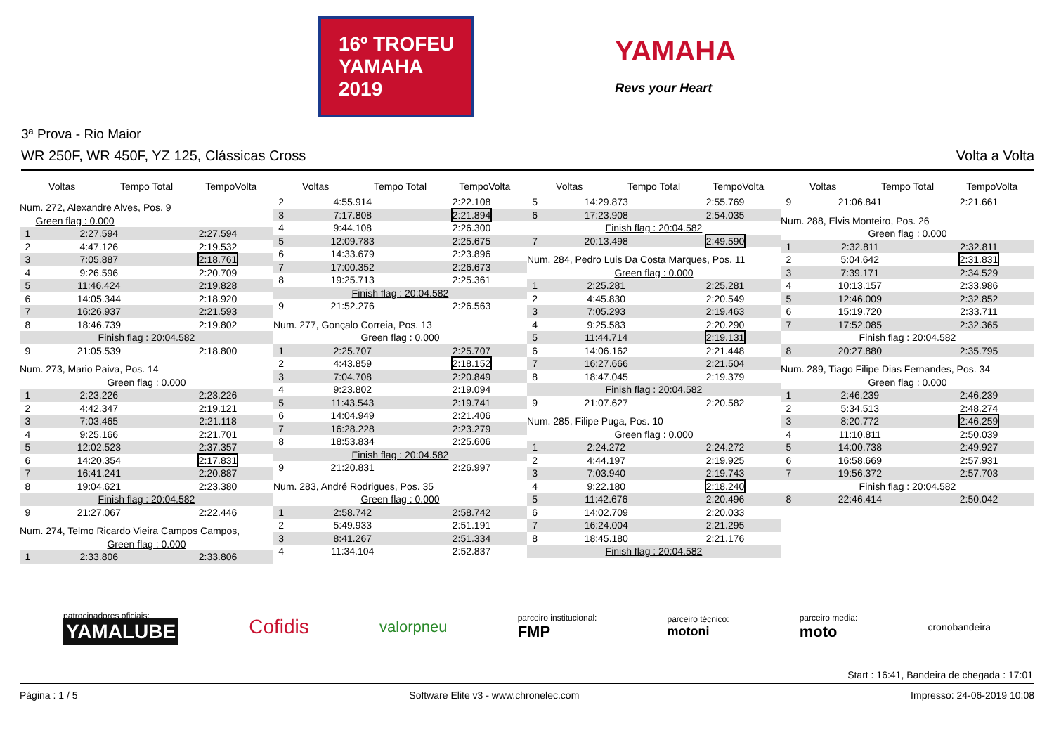16º TROFEU
YAMAHA
2019
YAMAHA
Revs your Heart
3ª Prova - Rio Maior
WR 250F, WR 450F, YZ 125, Clássicas Cross Volta a Volta
Voltas Tempo Total TempoVolta
| Num. 272, Alexandre Alves, Pos. 9 | | |
| | Green flag : 0.000 | |
| 1 | 2:27.594 | 2:27.594 |
| 2 | 4:47.126 | 2:19.532 |
| 3 | 7:05.887 | 2:18.761 |
| 4 | 9:26.596 | 2:20.709 |
| 5 | 11:46.424 | 2:19.828 |
| 6 | 14:05.344 | 2:18.920 |
| 7 | 16:26.937 | 2:21.593 |
| 8 | 18:46.739 | 2:19.802 |
| Finish flag : 20:04.582 | | |
| 9 | 21:05.539 | 2:18.800 |
| Num. 273, Mario Paiva, Pos. 14 | | |
| Green flag : 0.000 | | |
| 1 | 2:23.226 | 2:23.226 |
| 2 | 4:42.347 | 2:19.121 |
| 3 | 7:03.465 | 2:21.118 |
| 4 | 9:25.166 | 2:21.701 |
| 5 | 12:02.523 | 2:37.357 |
| 6 | 14:20.354 | 2:17.831 |
| 7 | 16:41.241 | 2:20.887 |
| 8 | 19:04.621 | 2:23.380 |
| Finish flag : 20:04.582 | | |
| 9 | 21:27.067 | 2:22.446 |
| Num. 274, Telmo Ricardo Vieira Campos Campos, | | |
| Green flag : 0.000 | | |
| 1 | 2:33.806 | 2:33.806 |
Voltas Tempo Total TempoVolta
| 2 | 4:55.914 | 2:22.108 |
| 3 | 7:17.808 | 2:21.894 |
| 4 | 9:44.108 | 2:26.300 |
| 5 | 12:09.783 | 2:25.675 |
| 6 | 14:33.679 | 2:23.896 |
| 7 | 17:00.352 | 2:26.673 |
| 8 | 19:25.713 | 2:25.361 |
| Finish flag : 20:04.582 | | |
| 9 | 21:52.276 | 2:26.563 |
| Num. 277, Gonçalo Correia, Pos. 13 | | |
| Green flag : 0.000 | | |
| 1 | 2:25.707 | 2:25.707 |
| 2 | 4:43.859 | 2:18.152 |
| 3 | 7:04.708 | 2:20.849 |
| 4 | 9:23.802 | 2:19.094 |
| 5 | 11:43.543 | 2:19.741 |
| 6 | 14:04.949 | 2:21.406 |
| 7 | 16:28.228 | 2:23.279 |
| 8 | 18:53.834 | 2:25.606 |
| Finish flag : 20:04.582 | | |
| 9 | 21:20.831 | 2:26.997 |
| Num. 283, André Rodrigues, Pos. 35 | | |
| Green flag : 0.000 | | |
| 1 | 2:58.742 | 2:58.742 |
| 2 | 5:49.933 | 2:51.191 |
| 3 | 8:41.267 | 2:51.334 |
| 4 | 11:34.104 | 2:52.837 |
Voltas Tempo Total TempoVolta
| 5 | 14:29.873 | 2:55.769 |
| 6 | 17:23.908 | 2:54.035 |
| Finish flag : 20:04.582 | | |
| 7 | 20:13.498 | 2:49.590 |
| Num. 284, Pedro Luis Da Costa Marques, Pos. 11 | | |
| Green flag : 0.000 | | |
| 1 | 2:25.281 | 2:25.281 |
| 2 | 4:45.830 | 2:20.549 |
| 3 | 7:05.293 | 2:19.463 |
| 4 | 9:25.583 | 2:20.290 |
| 5 | 11:44.714 | 2:19.131 |
| 6 | 14:06.162 | 2:21.448 |
| 7 | 16:27.666 | 2:21.504 |
| 8 | 18:47.045 | 2:19.379 |
| Finish flag : 20:04.582 | | |
| 9 | 21:07.627 | 2:20.582 |
| Num. 285, Filipe Puga, Pos. 10 | | |
| Green flag : 0.000 | | |
| 1 | 2:24.272 | 2:24.272 |
| 2 | 4:44.197 | 2:19.925 |
| 3 | 7:03.940 | 2:19.743 |
| 4 | 9:22.180 | 2:18.240 |
| 5 | 11:42.676 | 2:20.496 |
| 6 | 14:02.709 | 2:20.033 |
| 7 | 16:24.004 | 2:21.295 |
| 8 | 18:45.180 | 2:21.176 |
| Finish flag : 20:04.582 | | |
Voltas Tempo Total TempoVolta
| 9 | 21:06.841 | 2:21.661 |
| Num. 288, Elvis Monteiro, Pos. 26 | | |
| Green flag : 0.000 | | |
| 1 | 2:32.811 | 2:32.811 |
| 2 | 5:04.642 | 2:31.831 |
| 3 | 7:39.171 | 2:34.529 |
| 4 | 10:13.157 | 2:33.986 |
| 5 | 12:46.009 | 2:32.852 |
| 6 | 15:19.720 | 2:33.711 |
| 7 | 17:52.085 | 2:32.365 |
| Finish flag : 20:04.582 | | |
| 8 | 20:27.880 | 2:35.795 |
| Num. 289, Tiago Filipe Dias Fernandes, Pos. 34 | | |
| Green flag : 0.000 | | |
| 1 | 2:46.239 | 2:46.239 |
| 2 | 5:34.513 | 2:48.274 |
| 3 | 8:20.772 | 2:46.259 |
| 4 | 11:10.811 | 2:50.039 |
| 5 | 14:00.738 | 2:49.927 |
| 6 | 16:58.669 | 2:57.931 |
| 7 | 19:56.372 | 2:57.703 |
| Finish flag : 20:04.582 | | |
| 8 | 22:46.414 | 2:50.042 |
patrocinadores oficiais:
YAMALUBE
Cofidis
valorpneu
parceiro institucional:
FMP
parceiro técnico:
motoni
parceiro media:
moto
cronobandeira
Start : 16:41, Bandeira de chegada : 17:01
Página : 1 / 5 Software Elite v3 - www.chronelec.com Impresso: 24-06-2019 10:08